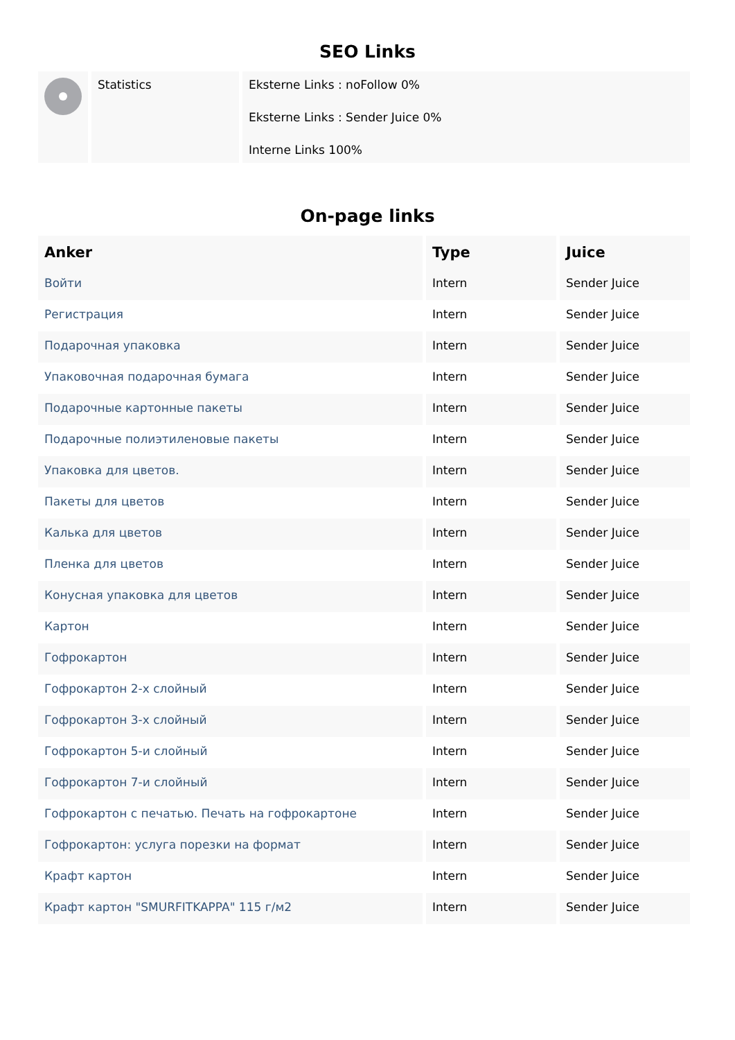SEO Links
| | Statistics | Eksterne Links : noFollow 0% Eksterne Links : Sender Juice 0% Interne Links 100% |
On-page links
| Anker | Type | Juice |
| --- | --- | --- |
| Войти | Intern | Sender Juice |
| Регистрация | Intern | Sender Juice |
| Подарочная упаковка | Intern | Sender Juice |
| Упаковочная подарочная бумага | Intern | Sender Juice |
| Подарочные картонные пакеты | Intern | Sender Juice |
| Подарочные полиэтиленовые пакеты | Intern | Sender Juice |
| Упаковка для цветов. | Intern | Sender Juice |
| Пакеты для цветов | Intern | Sender Juice |
| Калька для цветов | Intern | Sender Juice |
| Пленка для цветов | Intern | Sender Juice |
| Конусная упаковка для цветов | Intern | Sender Juice |
| Картон | Intern | Sender Juice |
| Гофрокартон | Intern | Sender Juice |
| Гофрокартон 2-х слойный | Intern | Sender Juice |
| Гофрокартон 3-х слойный | Intern | Sender Juice |
| Гофрокартон 5-и слойный | Intern | Sender Juice |
| Гофрокартон 7-и слойный | Intern | Sender Juice |
| Гофрокартон с печатью. Печать на гофрокартоне | Intern | Sender Juice |
| Гофрокартон: услуга порезки на формат | Intern | Sender Juice |
| Крафт картон | Intern | Sender Juice |
| Крафт картон "SMURFITKAPPA" 115 г/м2 | Intern | Sender Juice |